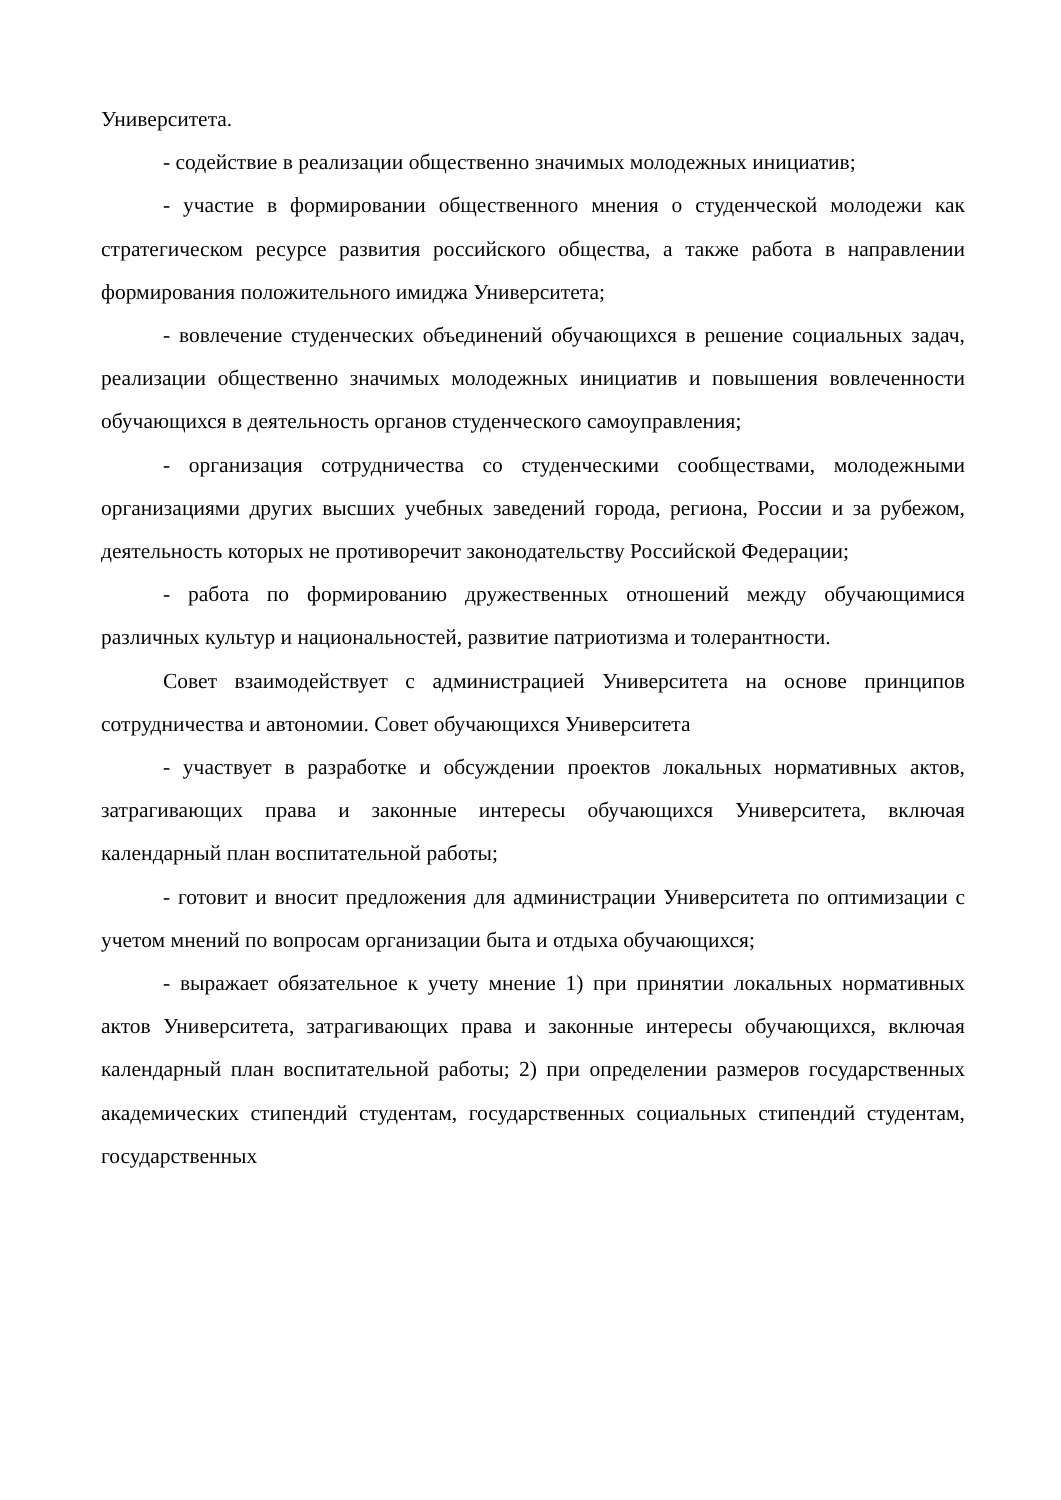Университета.
- содействие в реализации общественно значимых молодежных инициатив;
- участие в формировании общественного мнения о студенческой молодежи как стратегическом ресурсе развития российского общества, а также работа в направлении формирования положительного имиджа Университета;
- вовлечение студенческих объединений обучающихся в решение социальных задач, реализации общественно значимых молодежных инициатив и повышения вовлеченности обучающихся в деятельность органов студенческого самоуправления;
- организация сотрудничества со студенческими сообществами, молодежными организациями других высших учебных заведений города, региона, России и за рубежом, деятельность которых не противоречит законодательству Российской Федерации;
- работа по формированию дружественных отношений между обучающимися различных культур и национальностей, развитие патриотизма и толерантности.
Совет взаимодействует с администрацией Университета на основе принципов сотрудничества и автономии. Совет обучающихся Университета
- участвует в разработке и обсуждении проектов локальных нормативных актов, затрагивающих права и законные интересы обучающихся Университета, включая календарный план воспитательной работы;
- готовит и вносит предложения для администрации Университета по оптимизации с учетом мнений по вопросам организации быта и отдыха обучающихся;
- выражает обязательное к учету мнение 1) при принятии локальных нормативных актов Университета, затрагивающих права и законные интересы обучающихся, включая календарный план воспитательной работы; 2) при определении размеров государственных академических стипендий студентам, государственных социальных стипендий студентам, государственных